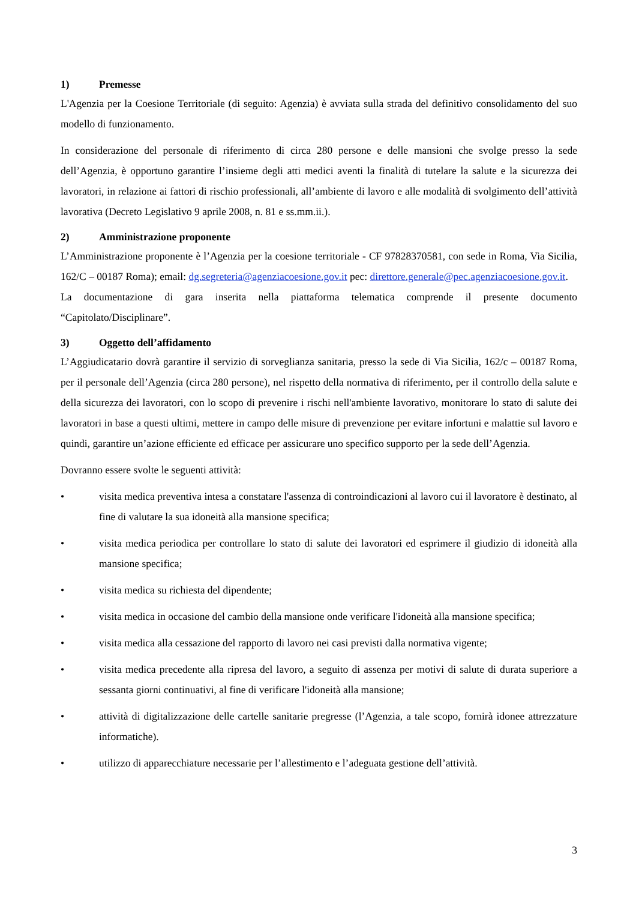1) Premesse
L'Agenzia per la Coesione Territoriale (di seguito: Agenzia) è avviata sulla strada del definitivo consolidamento del suo modello di funzionamento.
In considerazione del personale di riferimento di circa 280 persone e delle mansioni che svolge presso la sede dell’Agenzia, è opportuno garantire l’insieme degli atti medici aventi la finalità di tutelare la salute e la sicurezza dei lavoratori, in relazione ai fattori di rischio professionali, all’ambiente di lavoro e alle modalità di svolgimento dell’attività lavorativa (Decreto Legislativo 9 aprile 2008, n. 81 e ss.mm.ii.).
2) Amministrazione proponente
L’Amministrazione proponente è l’Agenzia per la coesione territoriale - CF 97828370581, con sede in Roma, Via Sicilia, 162/C – 00187 Roma); email: dg.segreteria@agenziacoesione.gov.it pec: direttore.generale@pec.agenziacoesione.gov.it.
La documentazione di gara inserita nella piattaforma telematica comprende il presente documento “Capitolato/Disciplinare”.
3) Oggetto dell’affidamento
L’Aggiudicatario dovrà garantire il servizio di sorveglianza sanitaria, presso la sede di Via Sicilia, 162/c – 00187 Roma, per il personale dell’Agenzia (circa 280 persone), nel rispetto della normativa di riferimento, per il controllo della salute e della sicurezza dei lavoratori, con lo scopo di prevenire i rischi nell'ambiente lavorativo, monitorare lo stato di salute dei lavoratori in base a questi ultimi, mettere in campo delle misure di prevenzione per evitare infortuni e malattie sul lavoro e quindi, garantire un’azione efficiente ed efficace per assicurare uno specifico supporto per la sede dell’Agenzia.
Dovranno essere svolte le seguenti attività:
• visita medica preventiva intesa a constatare l'assenza di controindicazioni al lavoro cui il lavoratore è destinato, al fine di valutare la sua idoneità alla mansione specifica;
• visita medica periodica per controllare lo stato di salute dei lavoratori ed esprimere il giudizio di idoneità alla mansione specifica;
• visita medica su richiesta del dipendente;
• visita medica in occasione del cambio della mansione onde verificare l'idoneità alla mansione specifica;
• visita medica alla cessazione del rapporto di lavoro nei casi previsti dalla normativa vigente;
• visita medica precedente alla ripresa del lavoro, a seguito di assenza per motivi di salute di durata superiore a sessanta giorni continuativi, al fine di verificare l'idoneità alla mansione;
• attività di digitalizzazione delle cartelle sanitarie pregresse (l’Agenzia, a tale scopo, fornirà idonee attrezzature informatiche).
• utilizzo di apparecchiature necessarie per l’allestimento e l’adeguata gestione dell’attività.
3